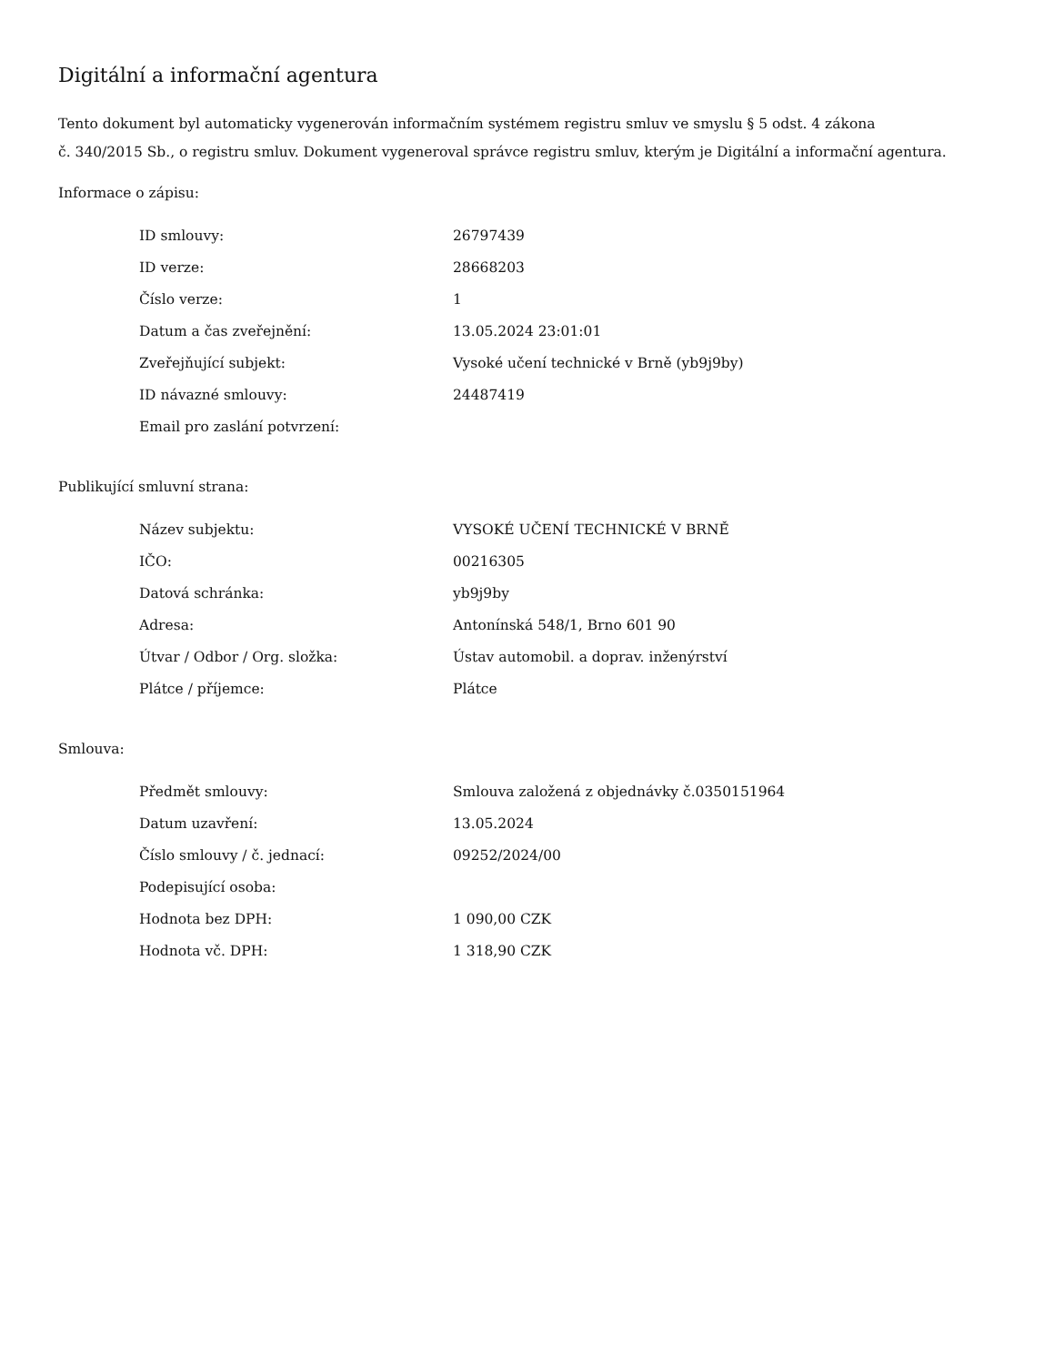Digitální a informační agentura
Tento dokument byl automaticky vygenerován informačním systémem registru smluv ve smyslu § 5 odst. 4 zákona
č. 340/2015 Sb., o registru smluv. Dokument vygeneroval správce registru smluv, kterým je Digitální a informační agentura.
Informace o zápisu:
| ID smlouvy: | 26797439 |
| ID verze: | 28668203 |
| Číslo verze: | 1 |
| Datum a čas zveřejnění: | 13.05.2024 23:01:01 |
| Zveřejňující subjekt: | Vysoké učení technické v Brně (yb9j9by) |
| ID návazné smlouvy: | 24487419 |
| Email pro zaslání potvrzení: | |
Publikující smluvní strana:
| Název subjektu: | VYSOKÉ UČENÍ TECHNICKÉ V BRNĚ |
| IČO: | 00216305 |
| Datová schránka: | yb9j9by |
| Adresa: | Antonínská 548/1, Brno 601 90 |
| Útvar / Odbor / Org. složka: | Ústav automobil. a doprav. inženýrství |
| Plátce / příjemce: | Plátce |
Smlouva:
| Předmět smlouvy: | Smlouva založená z objednávky č.0350151964 |
| Datum uzavření: | 13.05.2024 |
| Číslo smlouvy / č. jednací: | 09252/2024/00 |
| Podepisující osoba: | |
| Hodnota bez DPH: | 1 090,00 CZK |
| Hodnota vč. DPH: | 1 318,90 CZK |